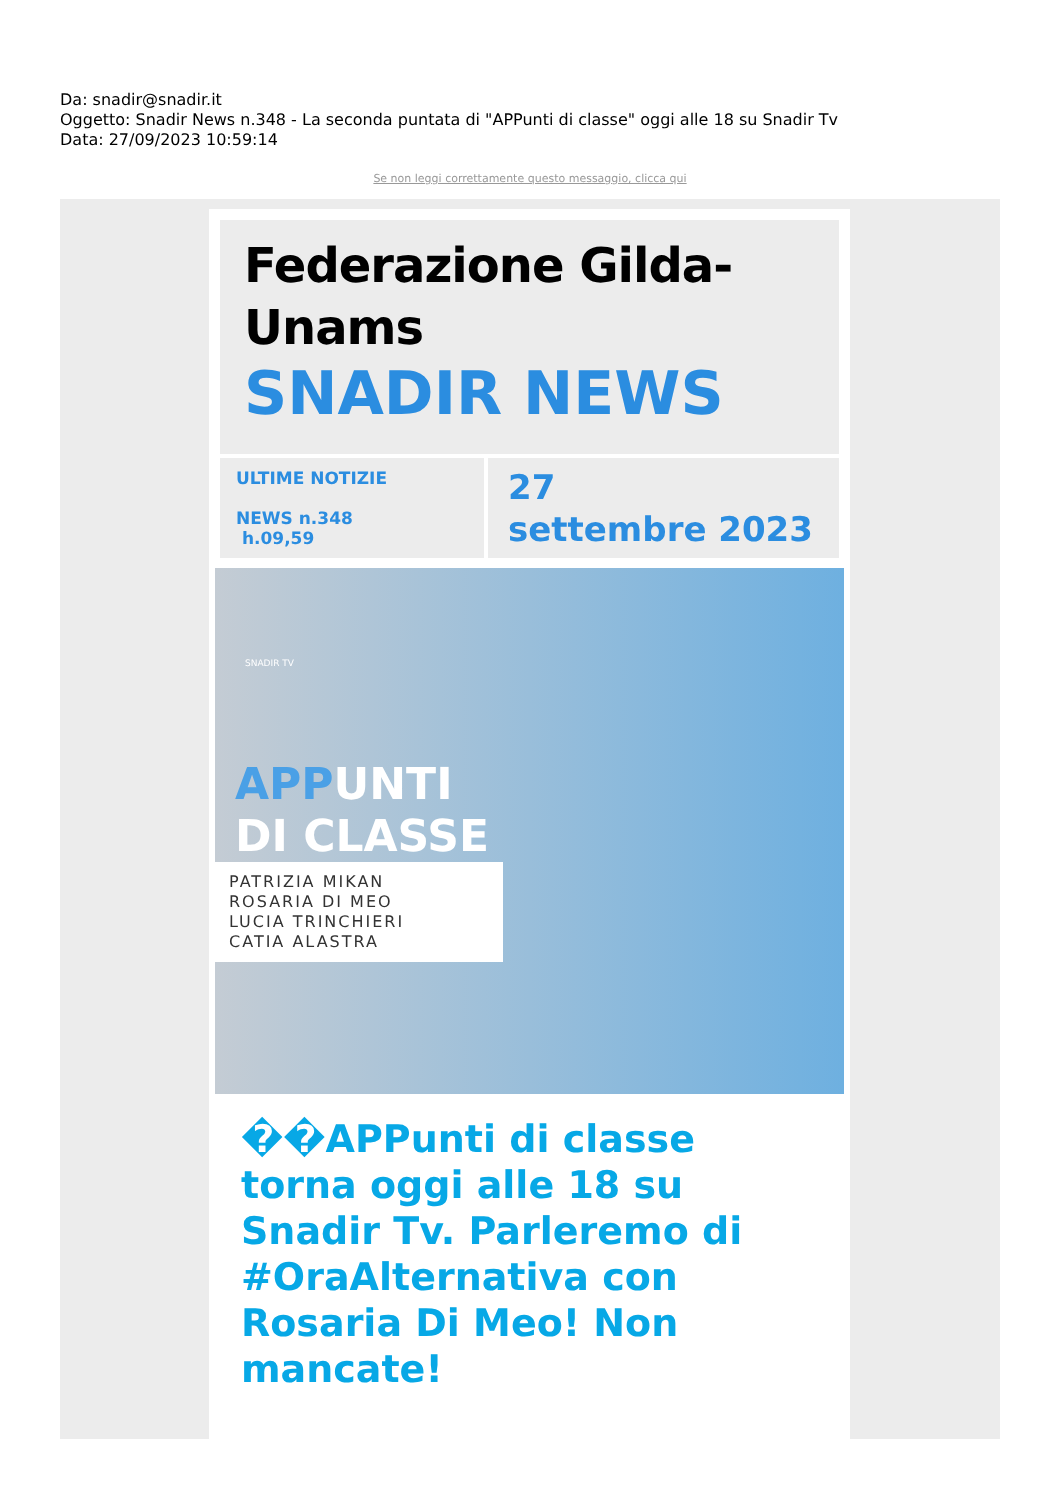Da: snadir@snadir.it
Oggetto: Snadir News n.348 - La seconda puntata di "APPunti di classe" oggi alle 18 su Snadir Tv
Data: 27/09/2023 10:59:14
Se non leggi correttamente questo messaggio, clicca qui
Federazione Gilda-
Unams
SNADIR NEWS
ULTIME NOTIZIE
NEWS n.348
h.09,59
27
settembre 2023
SNADIR TV
APPUNTI
DI CLASSE
PATRIZIA MIKAN
ROSARIA DI MEO
LUCIA TRINCHIERI
CATIA ALASTRA
��APPunti di classe torna oggi alle 18 su Snadir Tv. Parleremo di #OraAlternativa con Rosaria Di Meo! Non mancate!